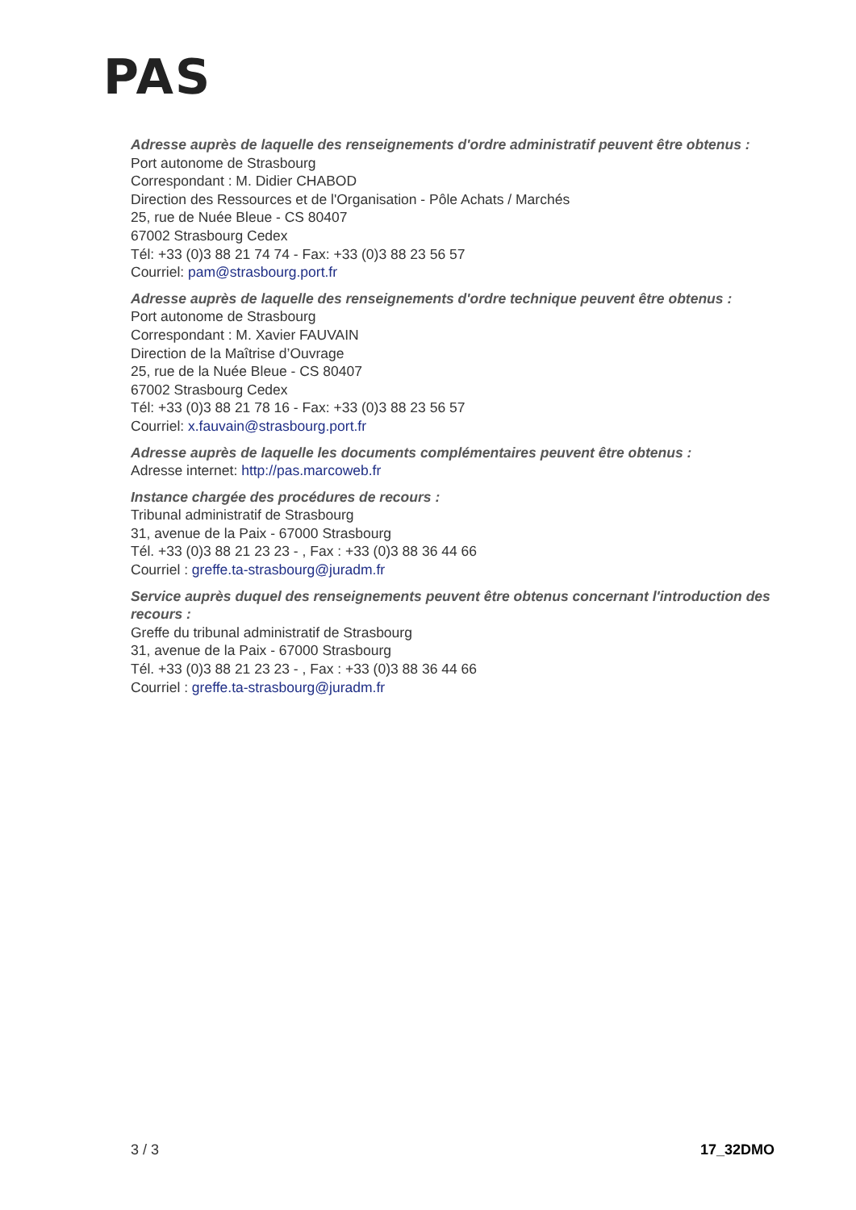PAS
Adresse auprès de laquelle des renseignements d'ordre administratif peuvent être obtenus :
Port autonome de Strasbourg
Correspondant : M. Didier CHABOD
Direction des Ressources et de l'Organisation - Pôle Achats / Marchés
25, rue de Nuée Bleue - CS 80407
67002 Strasbourg Cedex
Tél: +33 (0)3 88 21 74 74 - Fax: +33 (0)3 88 23 56 57
Courriel: pam@strasbourg.port.fr
Adresse auprès de laquelle des renseignements d'ordre technique peuvent être obtenus :
Port autonome de Strasbourg
Correspondant : M. Xavier FAUVAIN
Direction de la Maîtrise d’Ouvrage
25, rue de la Nuée Bleue - CS 80407
67002 Strasbourg Cedex
Tél: +33 (0)3 88 21 78 16 - Fax: +33 (0)3 88 23 56 57
Courriel: x.fauvain@strasbourg.port.fr
Adresse auprès de laquelle les documents complémentaires peuvent être obtenus :
Adresse internet: http://pas.marcoweb.fr
Instance chargée des procédures de recours :
Tribunal administratif de Strasbourg
31, avenue de la Paix - 67000 Strasbourg
Tél. +33 (0)3 88 21 23 23 - , Fax : +33 (0)3 88 36 44 66
Courriel : greffe.ta-strasbourg@juradm.fr
Service auprès duquel des renseignements peuvent être obtenus concernant l'introduction des recours :
Greffe du tribunal administratif de Strasbourg
31, avenue de la Paix - 67000 Strasbourg
Tél. +33 (0)3 88 21 23 23 - , Fax : +33 (0)3 88 36 44 66
Courriel : greffe.ta-strasbourg@juradm.fr
3 / 3 17_32DMO